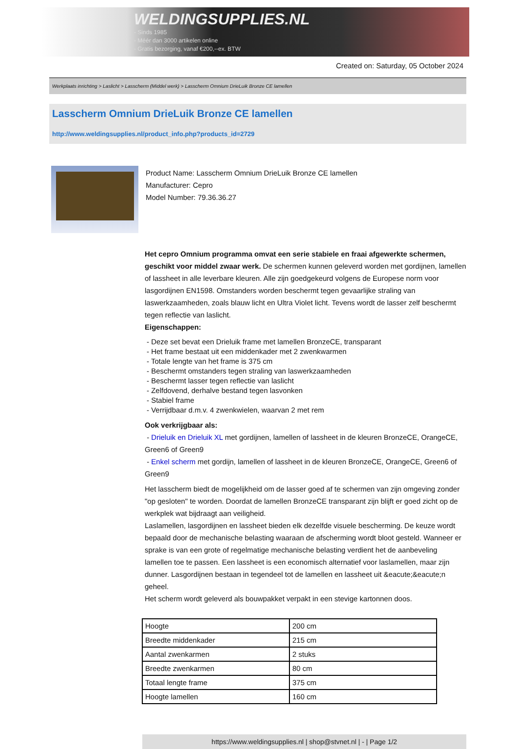WELDINGSUPPLIES.NL
- Sinds 1985
- Méér dan 3000 artikelen online
- Gratis bezorging, vanaf €200,--ex. BTW
Created on: Saturday, 05 October 2024
Werkplaats inrichting > Laslicht > Lasscherm (Middel werk) > Lasscherm Omnium DrieLuik Bronze CE lamellen
Lasscherm Omnium DrieLuik Bronze CE lamellen
http://www.weldingsupplies.nl/product_info.php?products_id=2729
Product Name: Lasscherm Omnium DrieLuik Bronze CE lamellen
Manufacturer: Cepro
Model Number: 79.36.36.27
Het cepro Omnium programma omvat een serie stabiele en fraai afgewerkte schermen, geschikt voor middel zwaar werk. De schermen kunnen geleverd worden met gordijnen, lamellen of lassheet in alle leverbare kleuren. Alle zijn goedgekeurd volgens de Europese norm voor lasgordijnen EN1598. Omstanders worden beschermt tegen gevaarlijke straling van laswerkzaamheden, zoals blauw licht en Ultra Violet licht. Tevens wordt de lasser zelf beschermt tegen reflectie van laslicht.
Eigenschappen:
- Deze set bevat een Drieluik frame met lamellen BronzeCE, transparant
- Het frame bestaat uit een middenkader met 2 zwenkwarmen
- Totale lengte van het frame is 375 cm
- Beschermt omstanders tegen straling van laswerkzaamheden
- Beschermt lasser tegen reflectie van laslicht
- Zelfdovend, derhalve bestand tegen lasvonken
- Stabiel frame
- Verrijdbaar d.m.v. 4 zwenkwielen, waarvan 2 met rem
Ook verkrijgbaar als:
- Drieluik en Drieluik XL met gordijnen, lamellen of lassheet in de kleuren BronzeCE, OrangeCE, Green6 of Green9
- Enkel scherm met gordijn, lamellen of lassheet in de kleuren BronzeCE, OrangeCE, Green6 of Green9
Het lasscherm biedt de mogelijkheid om de lasser goed af te schermen van zijn omgeving zonder "op gesloten" te worden. Doordat de lamellen BronzeCE transparant zijn blijft er goed zicht op de werkplek wat bijdraagt aan veiligheid.
Laslamellen, lasgordijnen en lassheet bieden elk dezelfde visuele bescherming. De keuze wordt bepaald door de mechanische belasting waaraan de afscherming wordt bloot gesteld. Wanneer er sprake is van een grote of regelmatige mechanische belasting verdient het de aanbeveling lamellen toe te passen. Een lassheet is een economisch alternatief voor laslamellen, maar zijn dunner. Lasgordijnen bestaan in tegendeel tot de lamellen en lassheet uit &eacute;&eacute;n geheel.
Het scherm wordt geleverd als bouwpakket verpakt in een stevige kartonnen doos.
| Hoogte | 200 cm |
| Breedte middenkader | 215 cm |
| Aantal zwenkarmen | 2 stuks |
| Breedte zwenkarmen | 80 cm |
| Totaal lengte frame | 375 cm |
| Hoogte lamellen | 160 cm |
https://www.weldingsupplies.nl | shop@stvnet.nl | - | Page 1/2